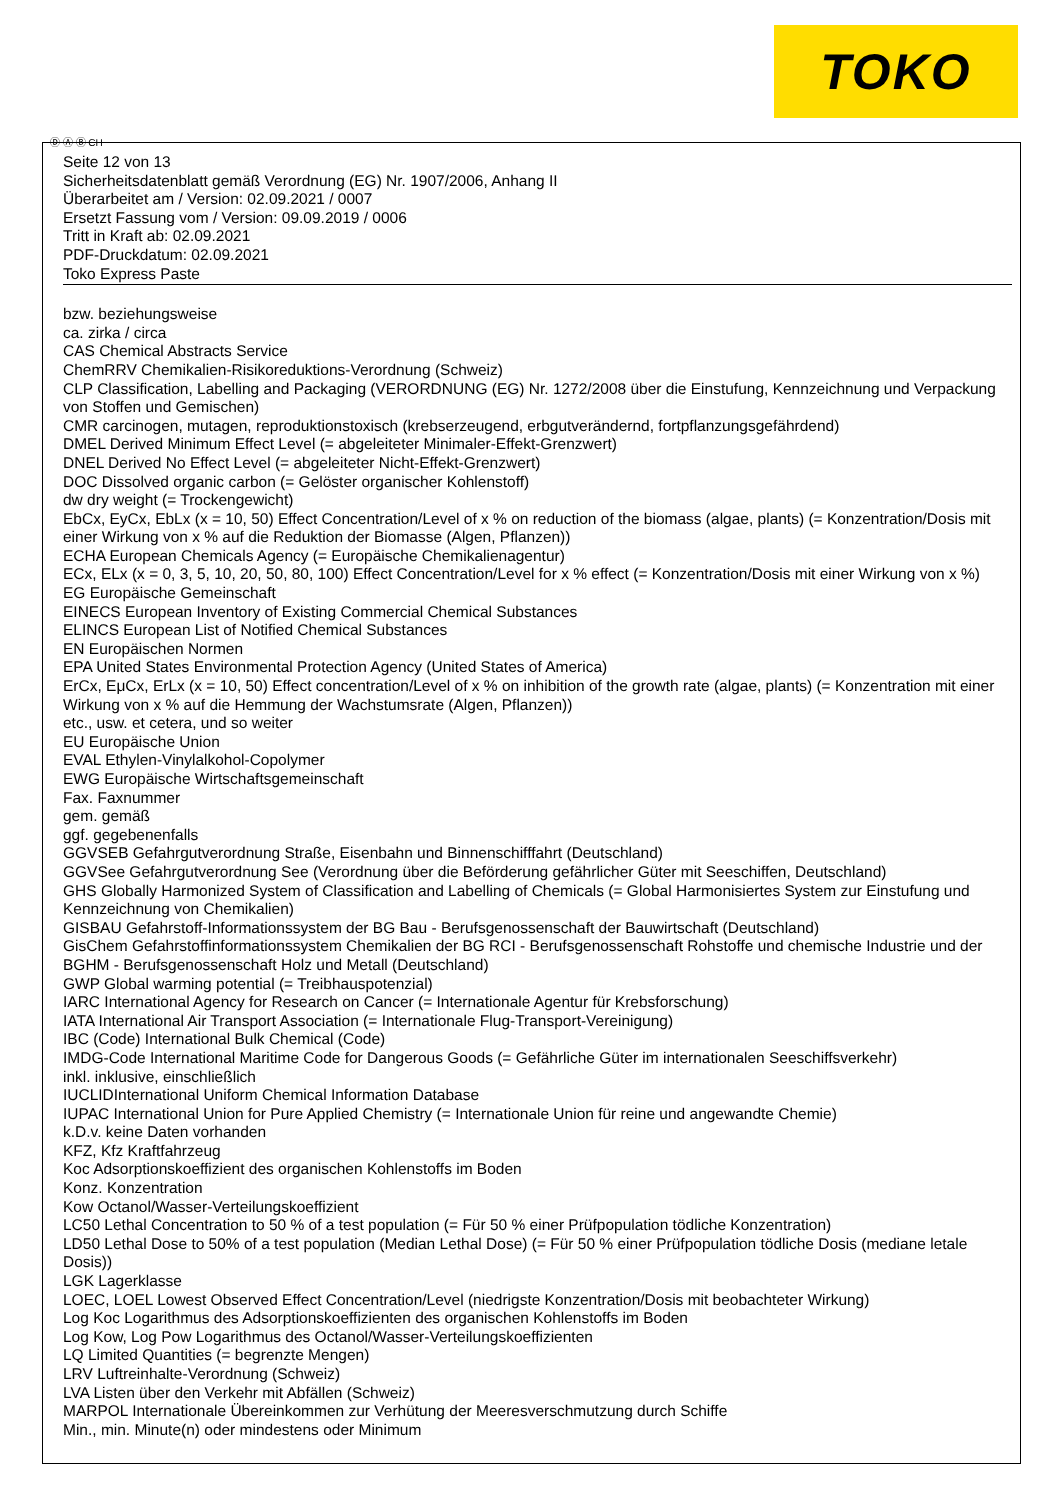TOKO
Ⓓ Ⓐ Ⓑ CH
Seite 12 von 13
Sicherheitsdatenblatt gemäß Verordnung (EG) Nr. 1907/2006, Anhang II
Überarbeitet am / Version: 02.09.2021 / 0007
Ersetzt Fassung vom / Version: 09.09.2019 / 0006
Tritt in Kraft ab: 02.09.2021
PDF-Druckdatum: 02.09.2021
Toko Express Paste
bzw. beziehungsweise
ca. zirka / circa
CAS Chemical Abstracts Service
ChemRRV Chemikalien-Risikoreduktions-Verordnung (Schweiz)
CLP Classification, Labelling and Packaging (VERORDNUNG (EG) Nr. 1272/2008 über die Einstufung, Kennzeichnung und Verpackung von Stoffen und Gemischen)
CMR carcinogen, mutagen, reproduktionstoxisch (krebserzeugend, erbgutverändernd, fortpflanzungsgefährdend)
DMEL Derived Minimum Effect Level (= abgeleiteter Minimaler-Effekt-Grenzwert)
DNEL Derived No Effect Level (= abgeleiteter Nicht-Effekt-Grenzwert)
DOC Dissolved organic carbon (= Gelöster organischer Kohlenstoff)
dw dry weight (= Trockengewicht)
EbCx, EyCx, EbLx (x = 10, 50) Effect Concentration/Level of x % on reduction of the biomass (algae, plants) (= Konzentration/Dosis mit einer Wirkung von x % auf die Reduktion der Biomasse (Algen, Pflanzen))
ECHA European Chemicals Agency (= Europäische Chemikalienagentur)
ECx, ELx (x = 0, 3, 5, 10, 20, 50, 80, 100) Effect Concentration/Level for x % effect (= Konzentration/Dosis mit einer Wirkung von x %)
EG Europäische Gemeinschaft
EINECS European Inventory of Existing Commercial Chemical Substances
ELINCS European List of Notified Chemical Substances
EN Europäischen Normen
EPA United States Environmental Protection Agency (United States of America)
ErCx, EμCx, ErLx (x = 10, 50) Effect concentration/Level of x % on inhibition of the growth rate (algae, plants) (= Konzentration mit einer Wirkung von x % auf die Hemmung der Wachstumsrate (Algen, Pflanzen))
etc., usw. et cetera, und so weiter
EU Europäische Union
EVAL Ethylen-Vinylalkohol-Copolymer
EWG Europäische Wirtschaftsgemeinschaft
Fax. Faxnummer
gem. gemäß
ggf. gegebenenfalls
GGVSEB Gefahrgutverordnung Straße, Eisenbahn und Binnenschifffahrt (Deutschland)
GGVSee Gefahrgutverordnung See (Verordnung über die Beförderung gefährlicher Güter mit Seeschiffen, Deutschland)
GHS Globally Harmonized System of Classification and Labelling of Chemicals (= Global Harmonisiertes System zur Einstufung und Kennzeichnung von Chemikalien)
GISBAU Gefahrstoff-Informationssystem der BG Bau - Berufsgenossenschaft der Bauwirtschaft (Deutschland)
GisChem Gefahrstoffinformationssystem Chemikalien der BG RCI - Berufsgenossenschaft Rohstoffe und chemische Industrie und der BGHM - Berufsgenossenschaft Holz und Metall (Deutschland)
GWP Global warming potential (= Treibhauspotenzial)
IARC International Agency for Research on Cancer (= Internationale Agentur für Krebsforschung)
IATA International Air Transport Association (= Internationale Flug-Transport-Vereinigung)
IBC (Code) International Bulk Chemical (Code)
IMDG-Code International Maritime Code for Dangerous Goods (= Gefährliche Güter im internationalen Seeschiffsverkehr)
inkl. inklusive, einschließlich
IUCLIDInternational Uniform Chemical Information Database
IUPAC International Union for Pure Applied Chemistry (= Internationale Union für reine und angewandte Chemie)
k.D.v. keine Daten vorhanden
KFZ, Kfz Kraftfahrzeug
Koc Adsorptionskoeffizient des organischen Kohlenstoffs im Boden
Konz. Konzentration
Kow Octanol/Wasser-Verteilungskoeffizient
LC50 Lethal Concentration to 50 % of a test population (= Für 50 % einer Prüfpopulation tödliche Konzentration)
LD50 Lethal Dose to 50% of a test population (Median Lethal Dose) (= Für 50 % einer Prüfpopulation tödliche Dosis (mediane letale Dosis))
LGK Lagerklasse
LOEC, LOEL Lowest Observed Effect Concentration/Level (niedrigste Konzentration/Dosis mit beobachteter Wirkung)
Log Koc Logarithmus des Adsorptionskoeffizienten des organischen Kohlenstoffs im Boden
Log Kow, Log Pow Logarithmus des Octanol/Wasser-Verteilungskoeffizienten
LQ Limited Quantities (= begrenzte Mengen)
LRV Luftreinhalte-Verordnung (Schweiz)
LVA Listen über den Verkehr mit Abfällen (Schweiz)
MARPOL Internationale Übereinkommen zur Verhütung der Meeresverschmutzung durch Schiffe
Min., min. Minute(n) oder mindestens oder Minimum